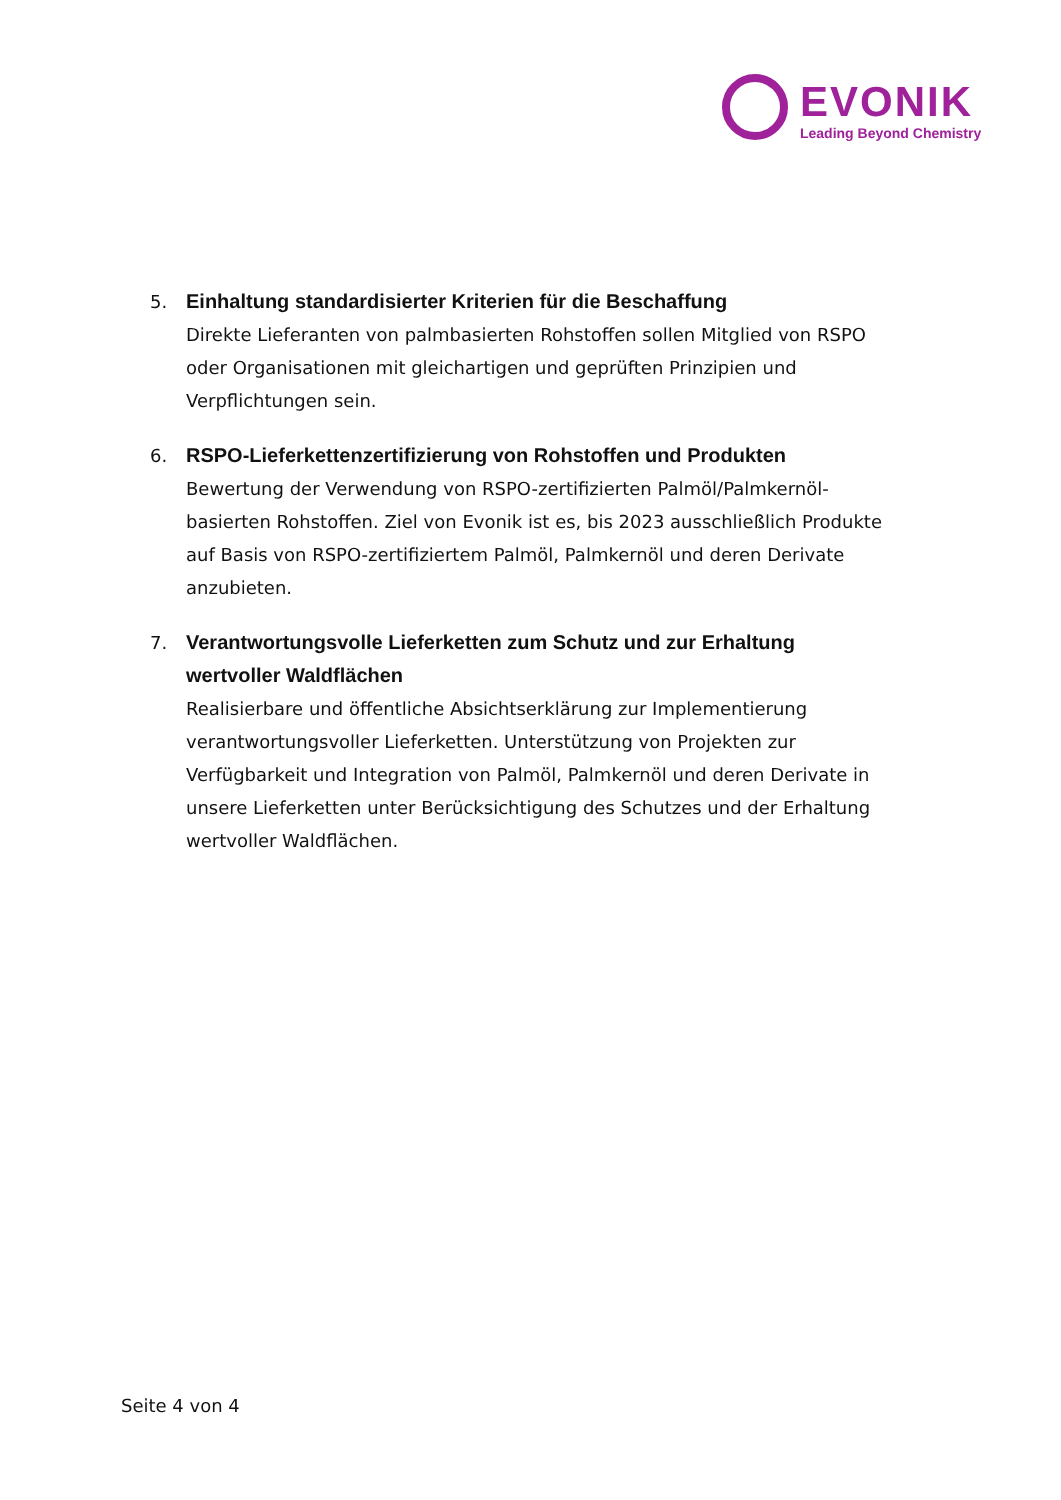EVONIK
Leading Beyond Chemistry
5. Einhaltung standardisierter Kriterien für die Beschaffung
Direkte Lieferanten von palmbasierten Rohstoffen sollen Mitglied von RSPO oder Organisationen mit gleichartigen und geprüften Prinzipien und Verpflichtungen sein.
6. RSPO-Lieferkettenzertifizierung von Rohstoffen und Produkten
Bewertung der Verwendung von RSPO-zertifizierten Palmöl/Palmkernöl-basierten Rohstoffen. Ziel von Evonik ist es, bis 2023 ausschließlich Produkte auf Basis von RSPO-zertifiziertem Palmöl, Palmkernöl und deren Derivate anzubieten.
7. Verantwortungsvolle Lieferketten zum Schutz und zur Erhaltung wertvoller Waldflächen
Realisierbare und öffentliche Absichtserklärung zur Implementierung verantwortungsvoller Lieferketten. Unterstützung von Projekten zur Verfügbarkeit und Integration von Palmöl, Palmkernöl und deren Derivate in unsere Lieferketten unter Berücksichtigung des Schutzes und der Erhaltung wertvoller Waldflächen.
Seite 4 von 4